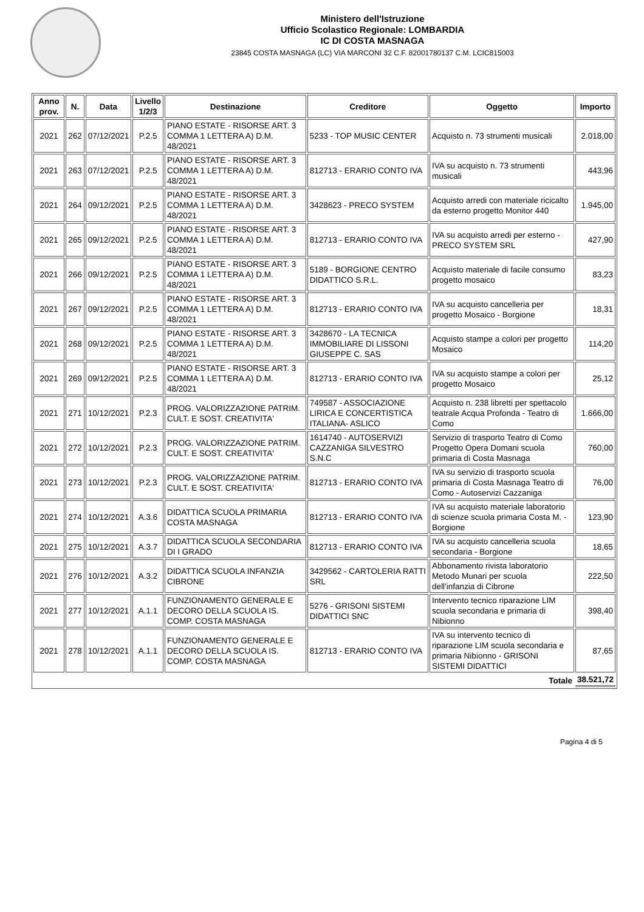Ministero dell'Istruzione
Ufficio Scolastico Regionale: LOMBARDIA
IC DI COSTA MASNAGA
23845 COSTA MASNAGA (LC) VIA MARCONI 32 C.F. 82001780137 C.M. LCIC815003
| Anno prov. | N. | Data | Livello 1/2/3 | Destinazione | Creditore | Oggetto | Importo |
| --- | --- | --- | --- | --- | --- | --- | --- |
| 2021 | 262 | 07/12/2021 | P.2.5 | PIANO ESTATE - RISORSE ART. 3 COMMA 1 LETTERA A) D.M. 48/2021 | 5233 - TOP MUSIC CENTER | Acquisto n. 73 strumenti musicali | 2.018,00 |
| 2021 | 263 | 07/12/2021 | P.2.5 | PIANO ESTATE - RISORSE ART. 3 COMMA 1 LETTERA A) D.M. 48/2021 | 812713 - ERARIO CONTO IVA | IVA su acquisto n. 73 strumenti musicali | 443,96 |
| 2021 | 264 | 09/12/2021 | P.2.5 | PIANO ESTATE - RISORSE ART. 3 COMMA 1 LETTERA A) D.M. 48/2021 | 3428623 - PRECO SYSTEM | Acquisto arredi con materiale ricicalto da esterno progetto Monitor 440 | 1.945,00 |
| 2021 | 265 | 09/12/2021 | P.2.5 | PIANO ESTATE - RISORSE ART. 3 COMMA 1 LETTERA A) D.M. 48/2021 | 812713 - ERARIO CONTO IVA | IVA su acquisto arredi per esterno - PRECO SYSTEM SRL | 427,90 |
| 2021 | 266 | 09/12/2021 | P.2.5 | PIANO ESTATE - RISORSE ART. 3 COMMA 1 LETTERA A) D.M. 48/2021 | 5189 - BORGIONE CENTRO DIDATTICO S.R.L. | Acquisto materiale di facile consumo progetto mosaico | 83,23 |
| 2021 | 267 | 09/12/2021 | P.2.5 | PIANO ESTATE - RISORSE ART. 3 COMMA 1 LETTERA A) D.M. 48/2021 | 812713 - ERARIO CONTO IVA | IVA su acquisto cancelleria per progetto Mosaico - Borgione | 18,31 |
| 2021 | 268 | 09/12/2021 | P.2.5 | PIANO ESTATE - RISORSE ART. 3 COMMA 1 LETTERA A) D.M. 48/2021 | 3428670 - LA TECNICA IMMOBILIARE DI LISSONI GIUSEPPE C. SAS | Acquisto stampe a colori per progetto Mosaico | 114,20 |
| 2021 | 269 | 09/12/2021 | P.2.5 | PIANO ESTATE - RISORSE ART. 3 COMMA 1 LETTERA A) D.M. 48/2021 | 812713 - ERARIO CONTO IVA | IVA su acquisto stampe a colori per progetto Mosaico | 25,12 |
| 2021 | 271 | 10/12/2021 | P.2.3 | PROG. VALORIZZAZIONE PATRIM. CULT. E SOST. CREATIVITA' | 749587 - ASSOCIAZIONE LIRICA E CONCERTISTICA ITALIANA- ASLICO | Acquisto n. 238 libretti per spettacolo teatrale Acqua Profonda - Teatro di Como | 1.666,00 |
| 2021 | 272 | 10/12/2021 | P.2.3 | PROG. VALORIZZAZIONE PATRIM. CULT. E SOST. CREATIVITA' | 1614740 - AUTOSERVIZI CAZZANIGA SILVESTRO S.N.C | Servizio di trasporto Teatro di Como Progetto Opera Domani scuola primaria di Costa Masnaga | 760,00 |
| 2021 | 273 | 10/12/2021 | P.2.3 | PROG. VALORIZZAZIONE PATRIM. CULT. E SOST. CREATIVITA' | 812713 - ERARIO CONTO IVA | IVA su servizio di trasporto scuola primaria di Costa Masnaga Teatro di Como - Autoservizi Cazzaniga | 76,00 |
| 2021 | 274 | 10/12/2021 | A.3.6 | DIDATTICA SCUOLA PRIMARIA COSTA MASNAGA | 812713 - ERARIO CONTO IVA | IVA su acquisto materiale laboratorio di scienze scuola primaria Costa M. - Borgione | 123,90 |
| 2021 | 275 | 10/12/2021 | A.3.7 | DIDATTICA SCUOLA SECONDARIA DI I GRADO | 812713 - ERARIO CONTO IVA | IVA su acquisto cancelleria scuola secondaria - Borgione | 18,65 |
| 2021 | 276 | 10/12/2021 | A.3.2 | DIDATTICA SCUOLA INFANZIA CIBRONE | 3429562 - CARTOLERIA RATTI SRL | Abbonamento rivista laboratorio Metodo Munari per scuola dell'infanzia di Cibrone | 222,50 |
| 2021 | 277 | 10/12/2021 | A.1.1 | FUNZIONAMENTO GENERALE E DECORO DELLA SCUOLA IS. COMP. COSTA MASNAGA | 5276 - GRISONI SISTEMI DIDATTICI SNC | Intervento tecnico riparazione LIM scuola secondaria e primaria di Nibionno | 398,40 |
| 2021 | 278 | 10/12/2021 | A.1.1 | FUNZIONAMENTO GENERALE E DECORO DELLA SCUOLA IS. COMP. COSTA MASNAGA | 812713 - ERARIO CONTO IVA | IVA su intervento tecnico di riparazione LIM scuola secondaria e primaria Nibionno - GRISONI SISTEMI DIDATTICI | 87,65 |
| Totale | | | | | | | 38.521,72 |
Pagina 4 di 5